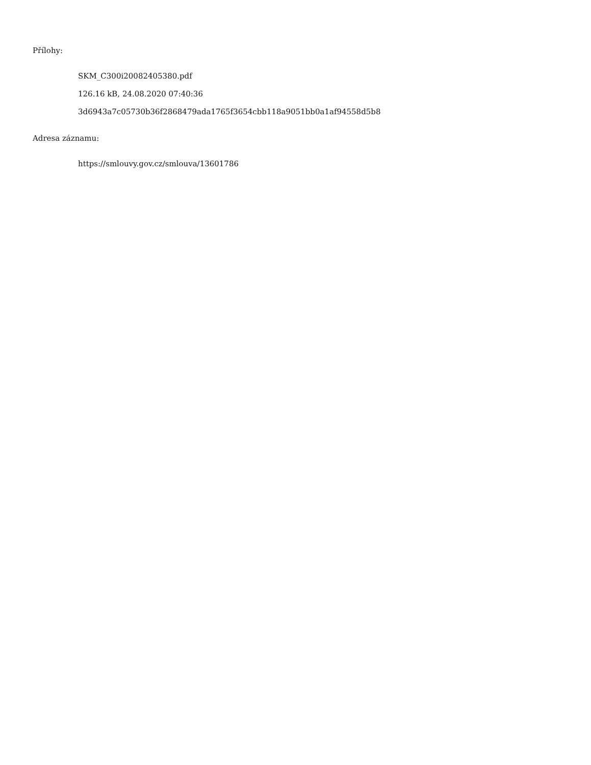Přílohy:
SKM_C300i20082405380.pdf
126.16 kB, 24.08.2020 07:40:36
3d6943a7c05730b36f2868479ada1765f3654cbb118a9051bb0a1af94558d5b8
Adresa záznamu:
https://smlouvy.gov.cz/smlouva/13601786